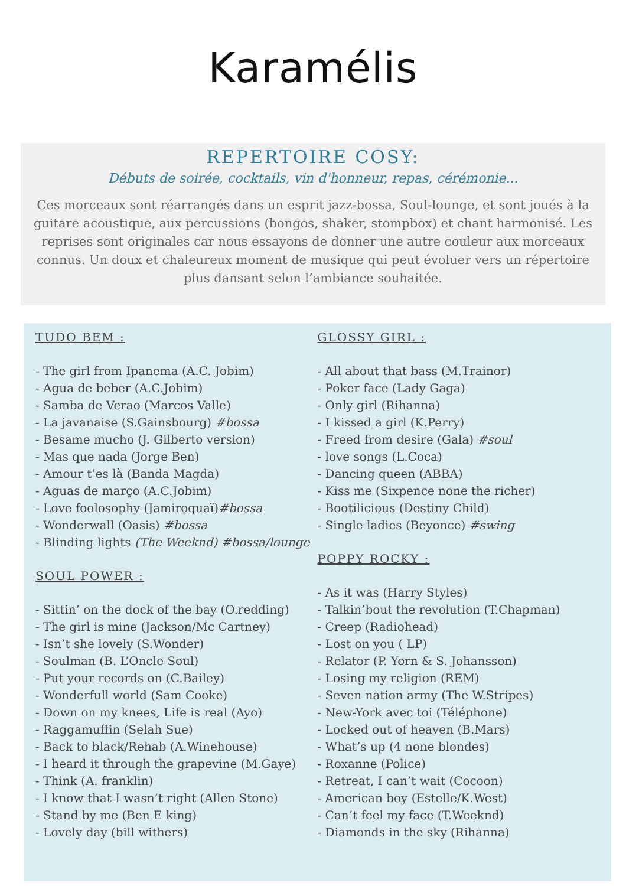Karamélis
REPERTOIRE COSY:
Débuts de soirée, cocktails, vin d'honneur, repas, cérémonie...
Ces morceaux sont réarrangés dans un esprit jazz-bossa, Soul-lounge, et sont joués à la guitare acoustique, aux percussions (bongos, shaker, stompbox) et chant harmonisé. Les reprises sont originales car nous essayons de donner une autre couleur aux morceaux connus. Un doux et chaleureux moment de musique qui peut évoluer vers un répertoire plus dansant selon l’ambiance souhaitée.
TUDO BEM :
- The girl from Ipanema (A.C. Jobim)
- Agua de beber (A.C.Jobim)
- Samba de Verao (Marcos Valle)
- La javanaise (S.Gainsbourg) #bossa
- Besame mucho (J. Gilberto version)
- Mas que nada (Jorge Ben)
- Amour t’es là (Banda Magda)
- Aguas de março (A.C.Jobim)
- Love foolosophy (Jamiroquaï)#bossa
- Wonderwall (Oasis) #bossa
- Blinding lights (The Weeknd) #bossa/lounge
SOUL POWER :
- Sittin’ on the dock of the bay (O.redding)
- The girl is mine (Jackson/Mc Cartney)
- Isn’t she lovely (S.Wonder)
- Soulman (B. L’Oncle Soul)
- Put your records on (C.Bailey)
- Wonderfull world (Sam Cooke)
- Down on my knees, Life is real (Ayo)
- Raggamuffin (Selah Sue)
- Back to black/Rehab (A.Winehouse)
- I heard it through the grapevine (M.Gaye)
- Think (A. franklin)
- I know that I wasn’t right (Allen Stone)
- Stand by me (Ben E king)
- Lovely day (bill withers)
GLOSSY GIRL :
- All about that bass (M.Trainor)
- Poker face (Lady Gaga)
- Only girl (Rihanna)
- I kissed a girl (K.Perry)
- Freed from desire (Gala) #soul
- love songs (L.Coca)
- Dancing queen (ABBA)
- Kiss me (Sixpence none the richer)
- Bootilicious (Destiny Child)
- Single ladies (Beyonce) #swing
POPPY ROCKY :
- As it was (Harry Styles)
- Talkin’bout the revolution (T.Chapman)
- Creep (Radiohead)
- Lost on you ( LP)
- Relator (P. Yorn & S. Johansson)
- Losing my religion (REM)
- Seven nation army (The W.Stripes)
- New-York avec toi (Téléphone)
- Locked out of heaven (B.Mars)
- What’s up (4 none blondes)
- Roxanne (Police)
- Retreat, I can’t wait (Cocoon)
- American boy (Estelle/K.West)
- Can’t feel my face (T.Weeknd)
- Diamonds in the sky (Rihanna)